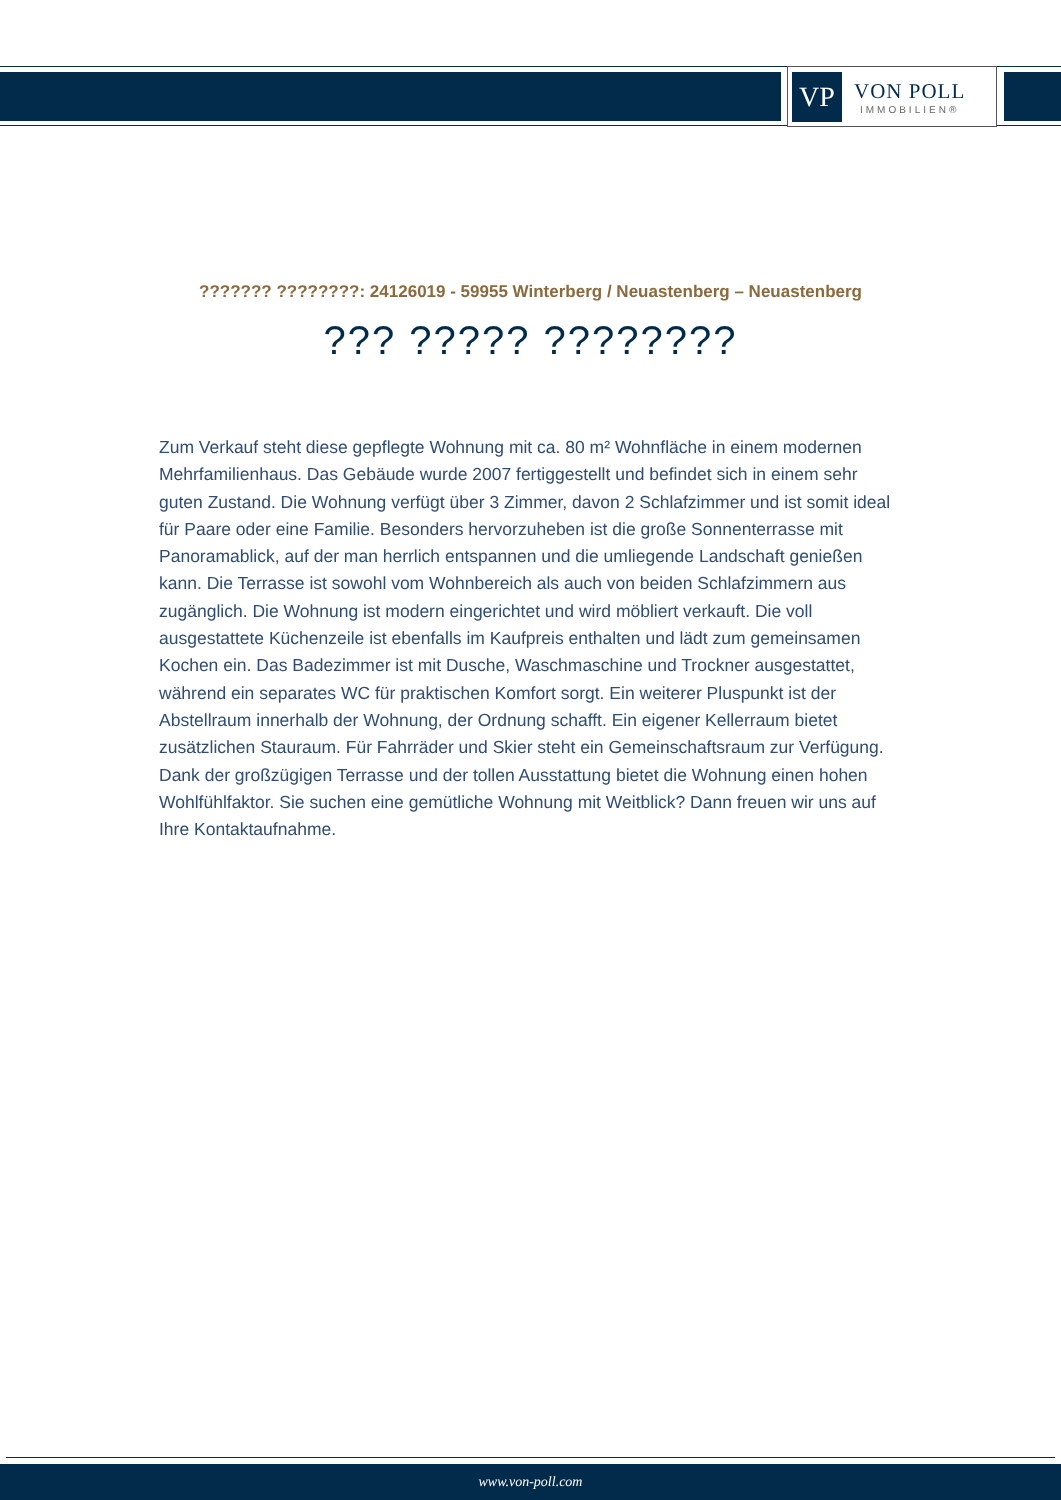VP
VON POLL
IMMOBILIEN®
??????? ????????: 24126019 - 59955 Winterberg / Neuastenberg – Neuastenberg
??? ????? ????????
Zum Verkauf steht diese gepflegte Wohnung mit ca. 80 m² Wohnfläche in einem modernen Mehrfamilienhaus. Das Gebäude wurde 2007 fertiggestellt und befindet sich in einem sehr guten Zustand. Die Wohnung verfügt über 3 Zimmer, davon 2 Schlafzimmer und ist somit ideal für Paare oder eine Familie. Besonders hervorzuheben ist die große Sonnenterrasse mit Panoramablick, auf der man herrlich entspannen und die umliegende Landschaft genießen kann. Die Terrasse ist sowohl vom Wohnbereich als auch von beiden Schlafzimmern aus zugänglich. Die Wohnung ist modern eingerichtet und wird möbliert verkauft. Die voll ausgestattete Küchenzeile ist ebenfalls im Kaufpreis enthalten und lädt zum gemeinsamen Kochen ein. Das Badezimmer ist mit Dusche, Waschmaschine und Trockner ausgestattet, während ein separates WC für praktischen Komfort sorgt. Ein weiterer Pluspunkt ist der Abstellraum innerhalb der Wohnung, der Ordnung schafft. Ein eigener Kellerraum bietet zusätzlichen Stauraum. Für Fahrräder und Skier steht ein Gemeinschaftsraum zur Verfügung. Dank der großzügigen Terrasse und der tollen Ausstattung bietet die Wohnung einen hohen Wohlfühlfaktor. Sie suchen eine gemütliche Wohnung mit Weitblick? Dann freuen wir uns auf Ihre Kontaktaufnahme.
www.von-poll.com